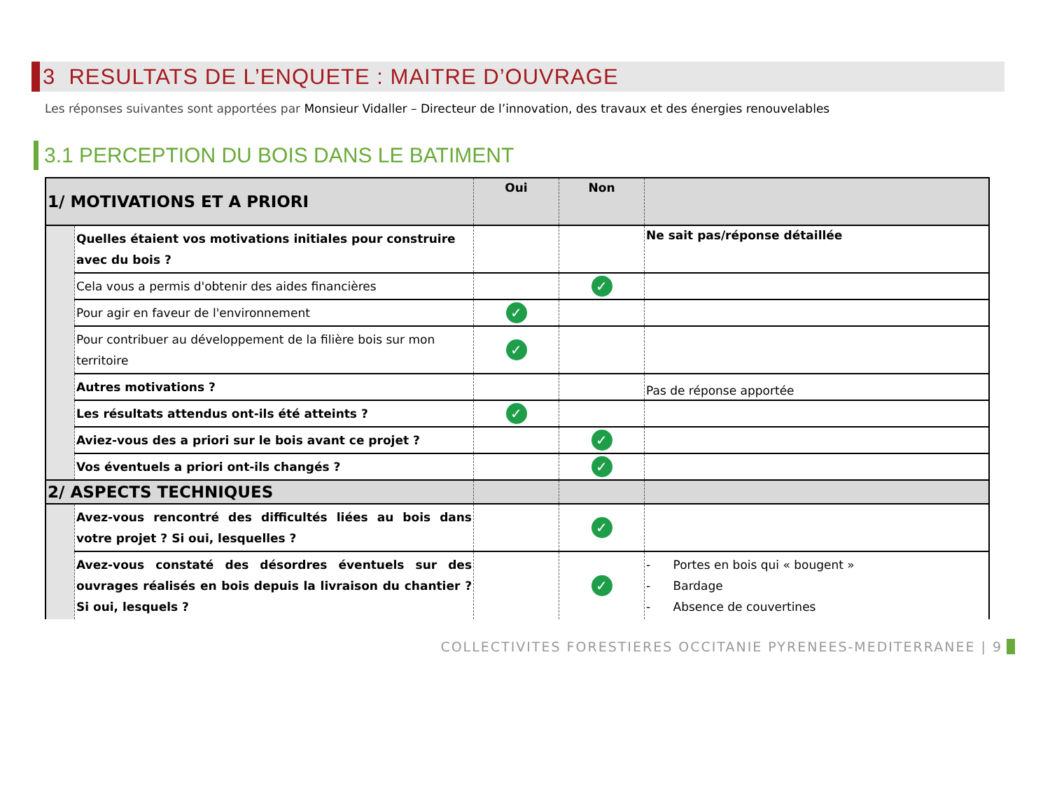3 RESULTATS DE L’ENQUETE : MAITRE D’OUVRAGE
Les réponses suivantes sont apportées par Monsieur Vidaller – Directeur de l’innovation, des travaux et des énergies renouvelables
3.1 PERCEPTION DU BOIS DANS LE BATIMENT
| 1/ MOTIVATIONS ET A PRIORI | | Oui | Non | |
| | Quelles étaient vos motivations initiales pour construire avec du bois ? | | | Ne sait pas/réponse détaillée |
| | Cela vous a permis d'obtenir des aides financières | | ✓ | |
| | Pour agir en faveur de l'environnement | ✓ | | |
| | Pour contribuer au développement de la filière bois sur mon territoire | ✓ | | |
| | Autres motivations ? | | | Pas de réponse apportée |
| | Les résultats attendus ont-ils été atteints ? | ✓ | | |
| | Aviez-vous des a priori sur le bois avant ce projet ? | | ✓ | |
| | Vos éventuels a priori ont-ils changés ? | | ✓ | |
| 2/ ASPECTS TECHNIQUES | | | | |
| | Avez-vous rencontré des difficultés liées au bois dans votre projet ? Si oui, lesquelles ? | | ✓ | |
| | Avez-vous constaté des désordres éventuels sur des ouvrages réalisés en bois depuis la livraison du chantier ? Si oui, lesquels ? | | ✓ | - Portes en bois qui « bougent » - Bardage - Absence de couvertines |
COLLECTIVITES FORESTIERES OCCITANIE PYRENEES-MEDITERRANEE | 9